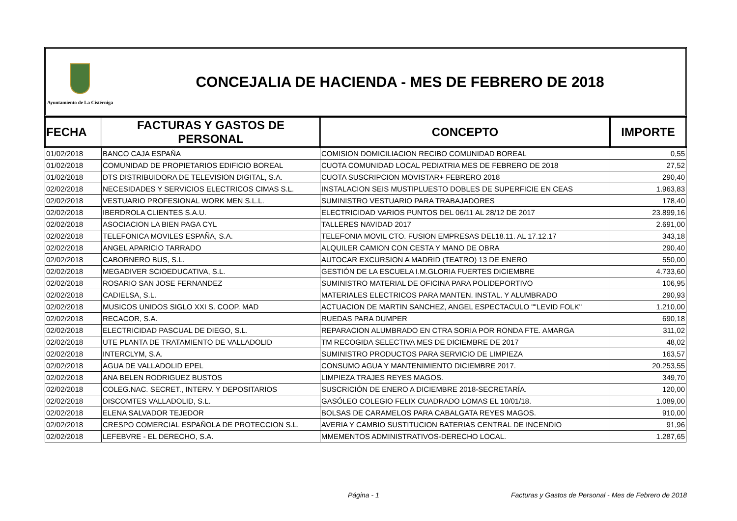Ayuntamiento de La Cistérniga
CONCEJALIA DE HACIENDA - MES DE FEBRERO DE 2018
| FECHA | FACTURAS Y GASTOS DE PERSONAL | CONCEPTO | IMPORTE |
| --- | --- | --- | --- |
| 01/02/2018 | BANCO CAJA ESPAÑA | COMISION DOMICILIACION RECIBO COMUNIDAD BOREAL | 0,55 |
| 01/02/2018 | COMUNIDAD DE PROPIETARIOS EDIFICIO BOREAL | CUOTA COMUNIDAD LOCAL PEDIATRIA MES DE FEBRERO DE 2018 | 27,52 |
| 01/02/2018 | DTS DISTRIBUIDORA DE TELEVISION DIGITAL, S.A. | CUOTA SUSCRIPCION MOVISTAR+ FEBRERO 2018 | 290,40 |
| 02/02/2018 | NECESIDADES Y SERVICIOS ELECTRICOS CIMAS S.L. | INSTALACION SEIS MUSTIPLUESTO DOBLES DE SUPERFICIE EN CEAS | 1.963,83 |
| 02/02/2018 | VESTUARIO PROFESIONAL WORK MEN S.L.L. | SUMINISTRO VESTUARIO PARA TRABAJADORES | 178,40 |
| 02/02/2018 | IBERDROLA CLIENTES S.A.U. | ELECTRICIDAD VARIOS PUNTOS DEL 06/11 AL 28/12 DE 2017 | 23.899,16 |
| 02/02/2018 | ASOCIACION LA BIEN PAGA CYL | TALLERES NAVIDAD 2017 | 2.691,00 |
| 02/02/2018 | TELEFONICA MOVILES ESPAÑA, S.A. | TELEFONIA MOVIL CTO. FUSION EMPRESAS DEL18.11. AL 17.12.17 | 343,18 |
| 02/02/2018 | ANGEL APARICIO TARRADO | ALQUILER CAMION CON CESTA Y MANO DE OBRA | 290,40 |
| 02/02/2018 | CABORNERO BUS, S.L. | AUTOCAR EXCURSION A MADRID (TEATRO) 13 DE ENERO | 550,00 |
| 02/02/2018 | MEGADIVER SCIOEDUCATIVA, S.L. | GESTIÓN DE LA ESCUELA I.M.GLORIA FUERTES DICIEMBRE | 4.733,60 |
| 02/02/2018 | ROSARIO SAN JOSE FERNANDEZ | SUMINISTRO MATERIAL DE OFICINA PARA POLIDEPORTIVO | 106,95 |
| 02/02/2018 | CADIELSA, S.L. | MATERIALES ELECTRICOS PARA MANTEN. INSTAL. Y ALUMBRADO | 290,93 |
| 02/02/2018 | MUSICOS UNIDOS SIGLO XXI S. COOP. MAD | ACTUACION DE MARTIN SANCHEZ, ANGEL ESPECTACULO ""LEVID FOLK" | 1.210,00 |
| 02/02/2018 | RECACOR, S.A. | RUEDAS PARA DUMPER | 690,18 |
| 02/02/2018 | ELECTRICIDAD PASCUAL DE DIEGO, S.L. | REPARACION ALUMBRADO EN CTRA SORIA POR RONDA FTE. AMARGA | 311,02 |
| 02/02/2018 | UTE PLANTA DE TRATAMIENTO DE VALLADOLID | TM RECOGIDA SELECTIVA MES DE DICIEMBRE DE 2017 | 48,02 |
| 02/02/2018 | INTERCLYM, S.A. | SUMINISTRO PRODUCTOS PARA SERVICIO DE LIMPIEZA | 163,57 |
| 02/02/2018 | AGUA DE VALLADOLID EPEL | CONSUMO AGUA Y MANTENIMIENTO DICIEMBRE 2017. | 20.253,55 |
| 02/02/2018 | ANA BELEN RODRIGUEZ BUSTOS | LIMPIEZA TRAJES REYES MAGOS. | 349,70 |
| 02/02/2018 | COLEG.NAC. SECRET., INTERV. Y DEPOSITARIOS | SUSCRICIÓN DE ENERO A DICIEMBRE 2018-SECRETARÍA. | 120,00 |
| 02/02/2018 | DISCOMTES VALLADOLID, S.L. | GASÓLEO COLEGIO FELIX CUADRADO LOMAS EL 10/01/18. | 1.089,00 |
| 02/02/2018 | ELENA SALVADOR TEJEDOR | BOLSAS DE CARAMELOS PARA CABALGATA REYES MAGOS. | 910,00 |
| 02/02/2018 | CRESPO COMERCIAL ESPAÑOLA DE PROTECCION S.L. | AVERIA Y CAMBIO SUSTITUCION BATERIAS CENTRAL DE INCENDIO | 91,96 |
| 02/02/2018 | LEFEBVRE - EL DERECHO, S.A. | MMEMENTOS ADMINISTRATIVOS-DERECHO LOCAL. | 1.287,65 |
Página - 1 Facturas y Gastos de Personal - Mes de Febrero de 2018